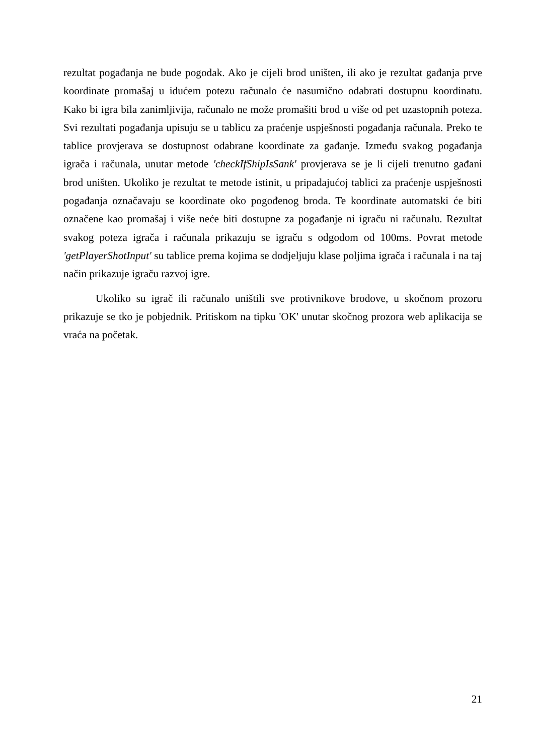rezultat pogađanja ne bude pogodak. Ako je cijeli brod uništen, ili ako je rezultat gađanja prve koordinate promašaj u idućem potezu računalo će nasumično odabrati dostupnu koordinatu. Kako bi igra bila zanimljivija, računalo ne može promašiti brod u više od pet uzastopnih poteza. Svi rezultati pogađanja upisuju se u tablicu za praćenje uspješnosti pogađanja računala. Preko te tablice provjerava se dostupnost odabrane koordinate za gađanje. Između svakog pogađanja igrača i računala, unutar metode 'checkIfShipIsSank' provjerava se je li cijeli trenutno gađani brod uništen. Ukoliko je rezultat te metode istinit, u pripadajućoj tablici za praćenje uspješnosti pogađanja označavaju se koordinate oko pogođenog broda. Te koordinate automatski će biti označene kao promašaj i više neće biti dostupne za pogađanje ni igraču ni računalu. Rezultat svakog poteza igrača i računala prikazuju se igraču s odgodom od 100ms. Povrat metode 'getPlayerShotInput' su tablice prema kojima se dodjeljuju klase poljima igrača i računala i na taj način prikazuje igraču razvoj igre.
Ukoliko su igrač ili računalo uništili sve protivnikove brodove, u skočnom prozoru prikazuje se tko je pobjednik. Pritiskom na tipku 'OK' unutar skočnog prozora web aplikacija se vraća na početak.
21